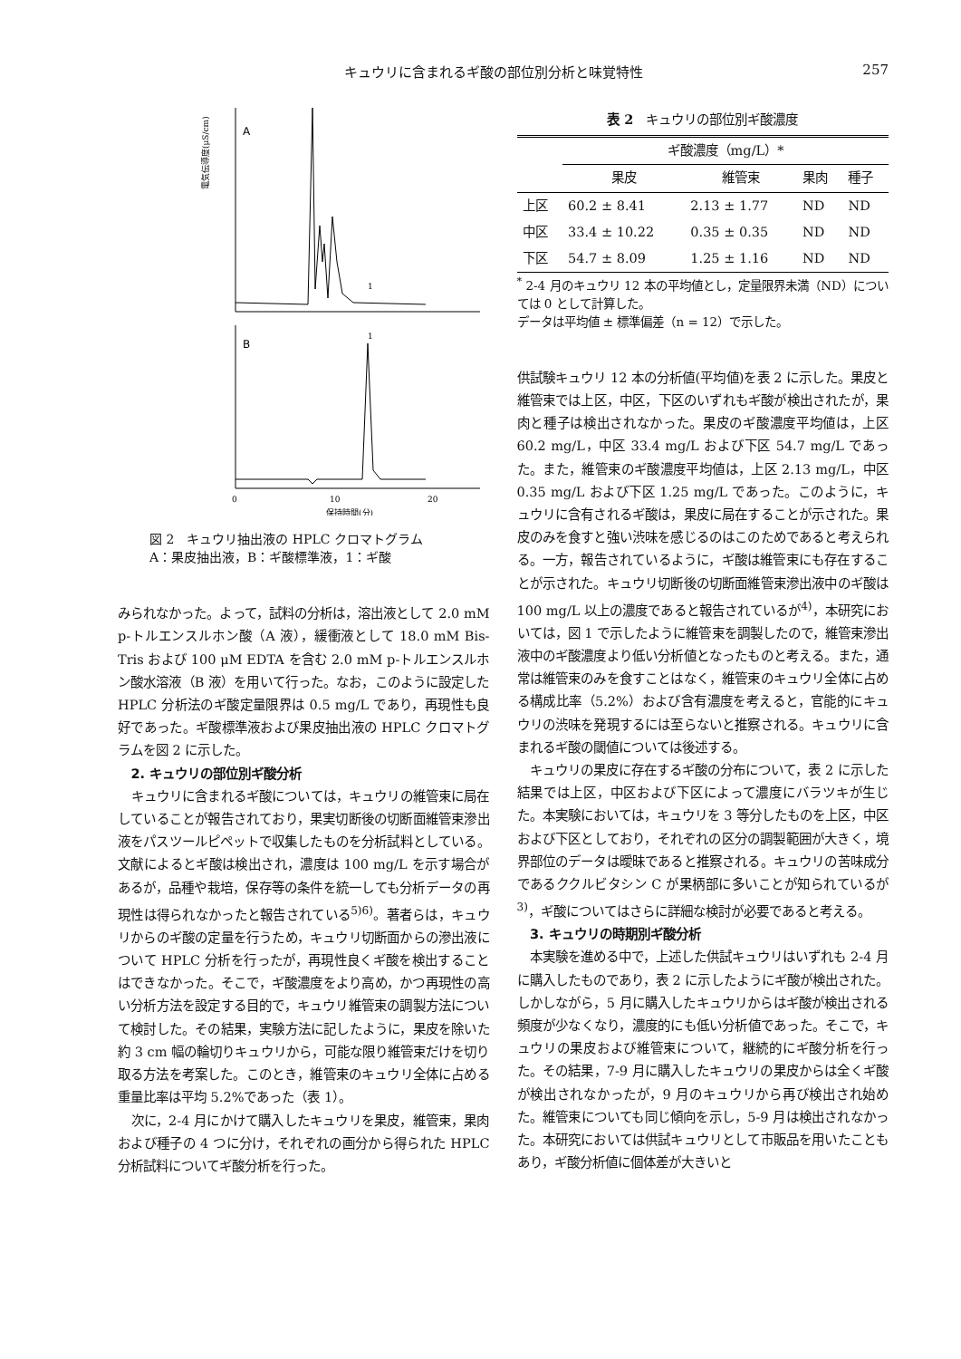キュウリに含まれるギ酸の部位別分析と味覚特性 257
電気伝導度(μS/cm)
A
1
B
1
0
10
20
保持時間(分)
図 2　キュウリ抽出液の HPLC クロマトグラム
A：果皮抽出液，B：ギ酸標準液，1：ギ酸
みられなかった。よって，試料の分析は，溶出液として 2.0 mM p-トルエンスルホン酸（A 液），緩衝液として 18.0 mM Bis-Tris および 100 μM EDTA を含む 2.0 mM p-トルエンスルホン酸水溶液（B 液）を用いて行った。なお，このように設定した HPLC 分析法のギ酸定量限界は 0.5 mg/L であり，再現性も良好であった。ギ酸標準液および果皮抽出液の HPLC クロマトグラムを図 2 に示した。
2. キュウリの部位別ギ酸分析
キュウリに含まれるギ酸については，キュウリの維管束に局在していることが報告されており，果実切断後の切断面維管束滲出液をパスツールピペットで収集したものを分析試料としている。文献によるとギ酸は検出され，濃度は 100 mg/L を示す場合があるが，品種や栽培，保存等の条件を統一しても分析データの再現性は得られなかったと報告されている<sup>5)6)</sup>。著者らは，キュウリからのギ酸の定量を行うため，キュウリ切断面からの滲出液について HPLC 分析を行ったが，再現性良くギ酸を検出することはできなかった。そこで，ギ酸濃度をより高め，かつ再現性の高い分析方法を設定する目的で，キュウリ維管束の調製方法について検討した。その結果，実験方法に記したように，果皮を除いた約 3 cm 幅の輪切りキュウリから，可能な限り維管束だけを切り取る方法を考案した。このとき，維管束のキュウリ全体に占める重量比率は平均 5.2%であった（表 1）。
次に，2-4 月にかけて購入したキュウリを果皮，維管束，果肉および種子の 4 つに分け，それぞれの画分から得られた HPLC 分析試料についてギ酸分析を行った。
表 2　キュウリの部位別ギ酸濃度
| | ギ酸濃度（mg/L）* | | | |
| --- | --- | --- | --- | --- |
| | 果皮 | 維管束 | 果肉 | 種子 |
| 上区 | 60.2 ± 8.41 | 2.13 ± 1.77 | ND | ND |
| 中区 | 33.4 ± 10.22 | 0.35 ± 0.35 | ND | ND |
| 下区 | 54.7 ± 8.09 | 1.25 ± 1.16 | ND | ND |
<sup>*</sup> 2-4 月のキュウリ 12 本の平均値とし，定量限界未満（ND）については 0 として計算した。
データは平均値 ± 標準偏差（n = 12）で示した。
供試験キュウリ 12 本の分析値(平均値)を表 2 に示した。果皮と維管束では上区，中区，下区のいずれもギ酸が検出されたが，果肉と種子は検出されなかった。果皮のギ酸濃度平均値は，上区 60.2 mg/L，中区 33.4 mg/L および下区 54.7 mg/L であった。また，維管束のギ酸濃度平均値は，上区 2.13 mg/L，中区 0.35 mg/L および下区 1.25 mg/L であった。このように，キュウリに含有されるギ酸は，果皮に局在することが示された。果皮のみを食すと強い渋味を感じるのはこのためであると考えられる。一方，報告されているように，ギ酸は維管束にも存在することが示された。キュウリ切断後の切断面維管束滲出液中のギ酸は 100 mg/L 以上の濃度であると報告されているが<sup>4)</sup>，本研究においては，図 1 で示したように維管束を調製したので，維管束滲出液中のギ酸濃度より低い分析値となったものと考える。また，通常は維管束のみを食すことはなく，維管束のキュウリ全体に占める構成比率（5.2%）および含有濃度を考えると，官能的にキュウリの渋味を発現するには至らないと推察される。キュウリに含まれるギ酸の閾値については後述する。
キュウリの果皮に存在するギ酸の分布について，表 2 に示した結果では上区，中区および下区によって濃度にバラツキが生じた。本実験においては，キュウリを 3 等分したものを上区，中区および下区としており，それぞれの区分の調製範囲が大きく，境界部位のデータは曖昧であると推察される。キュウリの苦味成分であるククルビタシン C が果柄部に多いことが知られているが<sup>3)</sup>，ギ酸についてはさらに詳細な検討が必要であると考える。
3. キュウリの時期別ギ酸分析
本実験を進める中で，上述した供試キュウリはいずれも 2-4 月に購入したものであり，表 2 に示したようにギ酸が検出された。しかしながら，5 月に購入したキュウリからはギ酸が検出される頻度が少なくなり，濃度的にも低い分析値であった。そこで，キュウリの果皮および維管束について，継続的にギ酸分析を行った。その結果，7-9 月に購入したキュウリの果皮からは全くギ酸が検出されなかったが，9 月のキュウリから再び検出され始めた。維管束についても同じ傾向を示し，5-9 月は検出されなかった。本研究においては供試キュウリとして市販品を用いたこともあり，ギ酸分析値に個体差が大きいと